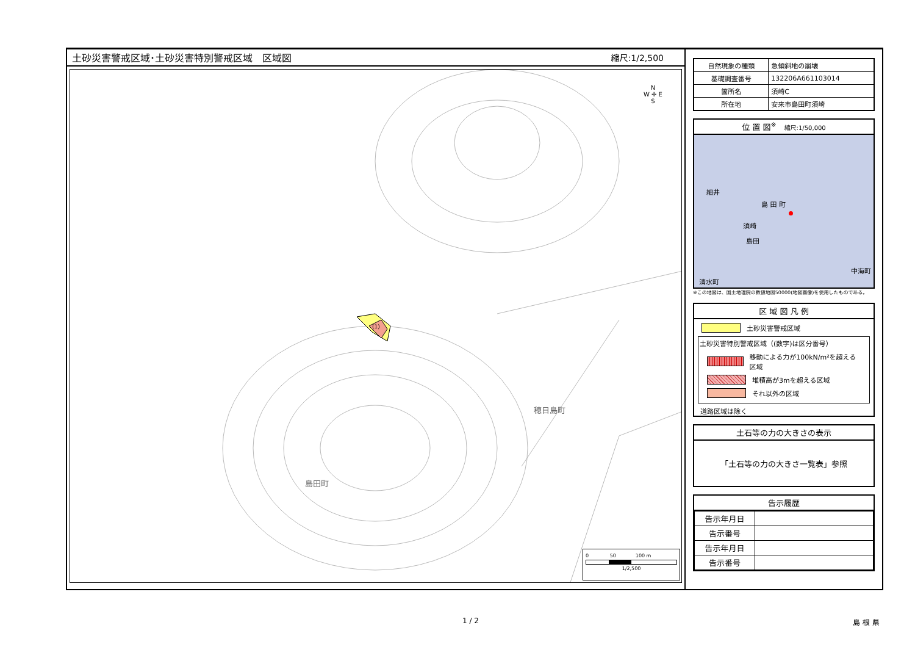土砂災害警戒区域･土砂災害特別警戒区域　区域図 縮尺:1/2,500
穂日島町
島田町
(1)
N
W ✛ E
S
0 　　　　50　　　　100 m
1/2,500
| 自然現象の種類 | 急傾斜地の崩壊 |
| 基礎調査番号 | 132206A661103014 |
| 箇所名 | 須崎C |
| 所在地 | 安来市島田町須崎 |
位 置 図<sup>※</sup>　縮尺:1/50,000
島 田 町
細井
須崎
島田
中海町
清水町
※この地図は、国土地理院の数値地図50000(地図画像)を使用したものである。
区 域 図 凡 例
土砂災害警戒区域
土砂災害特別警戒区域（(数字)は区分番号）
移動による力が100kN/m²を超える区域
堆積高が3mを超える区域
それ以外の区域
道路区域は除く
土石等の力の大きさの表示
「土石等の力の大きさ一覧表」参照
告示履歴
| 告示年月日 | |
| 告示番号 | |
| 告示年月日 | |
| 告示番号 | |
1 / 2 島 根 県